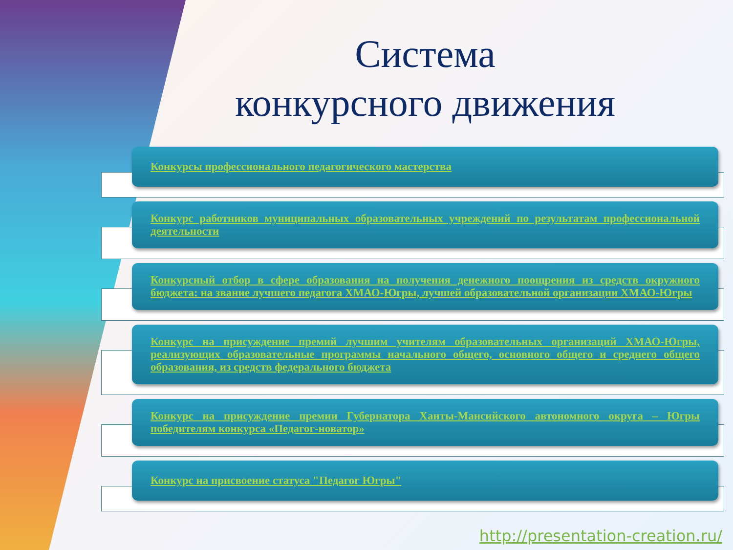Система
конкурсного движения
Конкурсы профессионального педагогического мастерства
Конкурс работников муниципальных образовательных учреждений по результатам профессиональной деятельности
Конкурсный отбор в сфере образования на получения денежного поощрения из средств окружного бюджета: на звание лучшего педагога ХМАО-Югры, лучшей образовательной организации ХМАО-Югры
Конкурс на присуждение премий лучшим учителям образовательных организаций ХМАО-Югры, реализующих образовательные программы начального общего, основного общего и среднего общего образования, из средств федерального бюджета
Конкурс на присуждение премии Губернатора Ханты-Мансийского автономного округа – Югры победителям конкурса «Педагог-новатор»
Конкурс на присвоение статуса "Педагог Югры"
http://presentation-creation.ru/